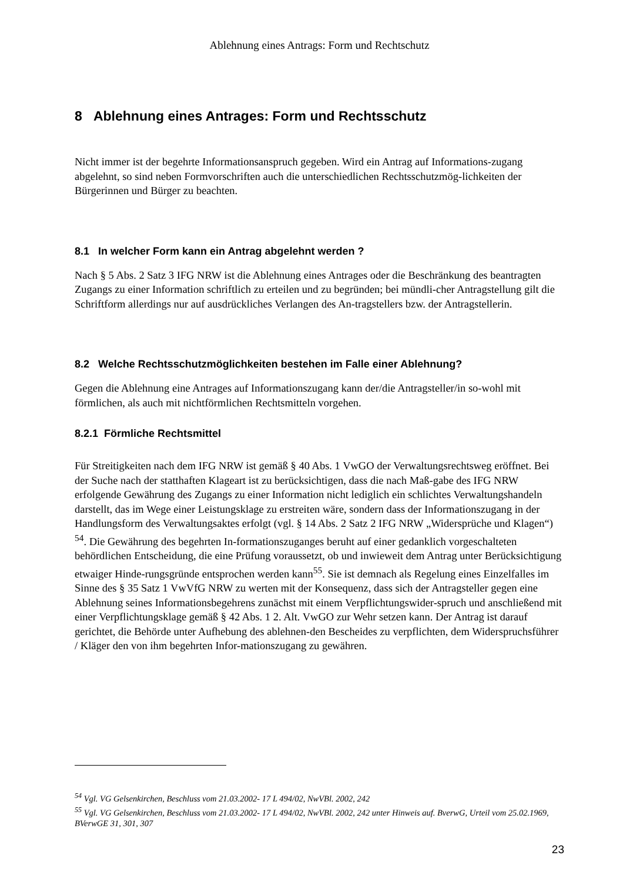Ablehnung eines Antrags: Form und Rechtschutz
8 Ablehnung eines Antrages: Form und Rechtsschutz
Nicht immer ist der begehrte Informationsanspruch gegeben. Wird ein Antrag auf Informations-zugang abgelehnt, so sind neben Formvorschriften auch die unterschiedlichen Rechtsschutzmög-lichkeiten der Bürgerinnen und Bürger zu beachten.
8.1 In welcher Form kann ein Antrag abgelehnt werden ?
Nach § 5 Abs. 2 Satz 3 IFG NRW ist die Ablehnung eines Antrages oder die Beschränkung des beantragten Zugangs zu einer Information schriftlich zu erteilen und zu begründen; bei mündli-cher Antragstellung gilt die Schriftform allerdings nur auf ausdrückliches Verlangen des An-tragstellers bzw. der Antragstellerin.
8.2 Welche Rechtsschutzmöglichkeiten bestehen im Falle einer Ablehnung?
Gegen die Ablehnung eine Antrages auf Informationszugang kann der/die Antragsteller/in so-wohl mit förmlichen, als auch mit nichtförmlichen Rechtsmitteln vorgehen.
8.2.1 Förmliche Rechtsmittel
Für Streitigkeiten nach dem IFG NRW ist gemäß § 40 Abs. 1 VwGO der Verwaltungsrechtsweg eröffnet. Bei der Suche nach der statthaften Klageart ist zu berücksichtigen, dass die nach Maß-gabe des IFG NRW erfolgende Gewährung des Zugangs zu einer Information nicht lediglich ein schlichtes Verwaltungshandeln darstellt, das im Wege einer Leistungsklage zu erstreiten wäre, sondern dass der Informationszugang in der Handlungsform des Verwaltungsaktes erfolgt (vgl. § 14 Abs. 2 Satz 2 IFG NRW „Widersprüche und Klagen“) <sup>54</sup>. Die Gewährung des begehrten In-formationszuganges beruht auf einer gedanklich vorgeschalteten behördlichen Entscheidung, die eine Prüfung voraussetzt, ob und inwieweit dem Antrag unter Berücksichtigung etwaiger Hinde-rungsgründe entsprochen werden kann<sup>55</sup>. Sie ist demnach als Regelung eines Einzelfalles im Sinne des § 35 Satz 1 VwVfG NRW zu werten mit der Konsequenz, dass sich der Antragsteller gegen eine Ablehnung seines Informationsbegehrens zunächst mit einem Verpflichtungswider-spruch und anschließend mit einer Verpflichtungsklage gemäß § 42 Abs. 1 2. Alt. VwGO zur Wehr setzen kann. Der Antrag ist darauf gerichtet, die Behörde unter Aufhebung des ablehnen-den Bescheides zu verpflichten, dem Widerspruchsführer / Kläger den von ihm begehrten Infor-mationszugang zu gewähren.
<sup>54</sup> Vgl. VG Gelsenkirchen, Beschluss vom 21.03.2002- 17 L 494/02, NwVBl. 2002, 242
<sup>55</sup> Vgl. VG Gelsenkirchen, Beschluss vom 21.03.2002- 17 L 494/02, NwVBl. 2002, 242 unter Hinweis auf. BverwG, Urteil vom 25.02.1969, BVerwGE 31, 301, 307
23